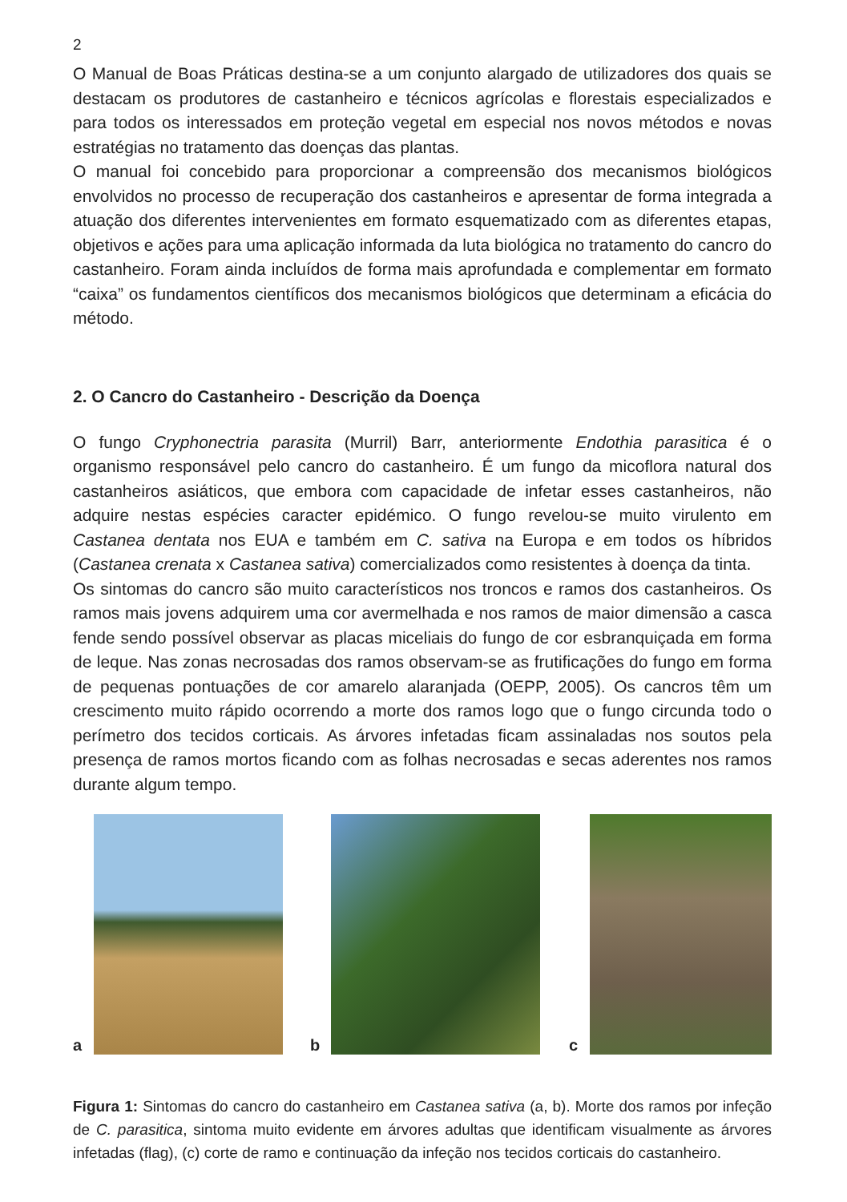2
O Manual de Boas Práticas destina-se a um conjunto alargado de utilizadores dos quais se destacam os produtores de castanheiro e técnicos agrícolas e florestais especializados e para todos os interessados em proteção vegetal em especial nos novos métodos e novas estratégias no tratamento das doenças das plantas.
O manual foi concebido para proporcionar a compreensão dos mecanismos biológicos envolvidos no processo de recuperação dos castanheiros e apresentar de forma integrada a atuação dos diferentes intervenientes em formato esquematizado com as diferentes etapas, objetivos e ações para uma aplicação informada da luta biológica no tratamento do cancro do castanheiro. Foram ainda incluídos de forma mais aprofundada e complementar em formato “caixa” os fundamentos científicos dos mecanismos biológicos que determinam a eficácia do método.
2. O Cancro do Castanheiro - Descrição da Doença
O fungo Cryphonectria parasita (Murril) Barr, anteriormente Endothia parasitica é o organismo responsável pelo cancro do castanheiro. É um fungo da micoflora natural dos castanheiros asiáticos, que embora com capacidade de infetar esses castanheiros, não adquire nestas espécies caracter epidémico. O fungo revelou-se muito virulento em Castanea dentata nos EUA e também em C. sativa na Europa e em todos os híbridos (Castanea crenata x Castanea sativa) comercializados como resistentes à doença da tinta.
Os sintomas do cancro são muito característicos nos troncos e ramos dos castanheiros. Os ramos mais jovens adquirem uma cor avermelhada e nos ramos de maior dimensão a casca fende sendo possível observar as placas miceliais do fungo de cor esbranquiçada em forma de leque. Nas zonas necrosadas dos ramos observam-se as frutificações do fungo em forma de pequenas pontuações de cor amarelo alaranjada (OEPP, 2005). Os cancros têm um crescimento muito rápido ocorrendo a morte dos ramos logo que o fungo circunda todo o perímetro dos tecidos corticais. As árvores infetadas ficam assinaladas nos soutos pela presença de ramos mortos ficando com as folhas necrosadas e secas aderentes nos ramos durante algum tempo.
a
b
c
Figura 1: Sintomas do cancro do castanheiro em Castanea sativa (a, b). Morte dos ramos por infeção de C. parasitica, sintoma muito evidente em árvores adultas que identificam visualmente as árvores infetadas (flag), (c) corte de ramo e continuação da infeção nos tecidos corticais do castanheiro.